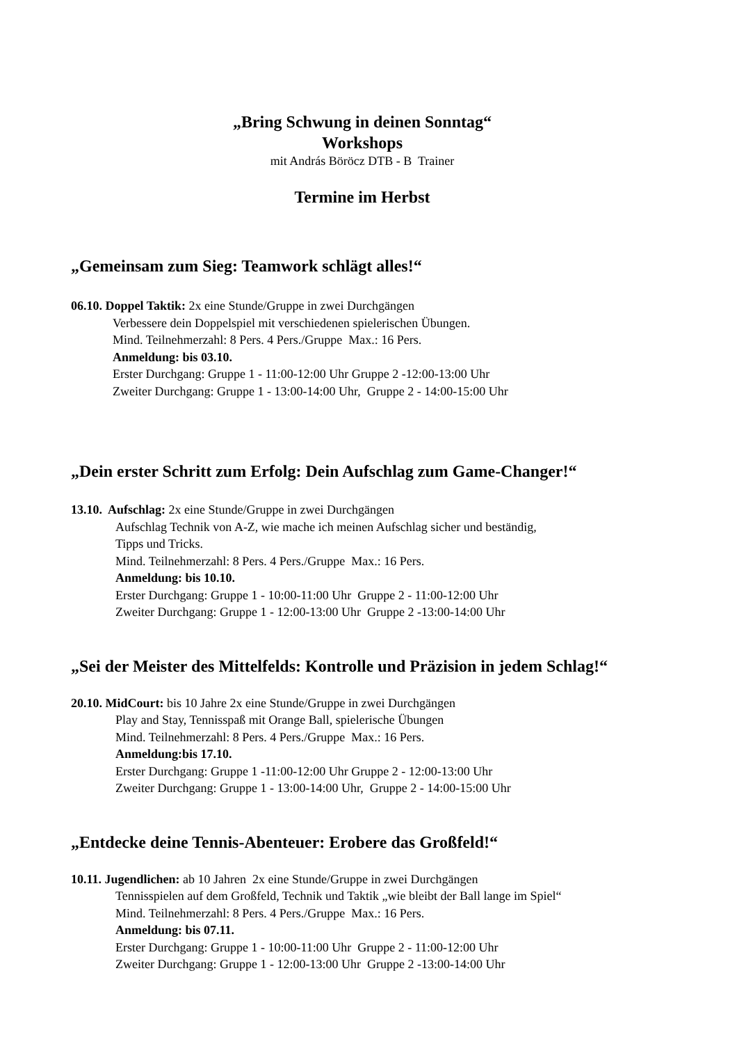„Bring Schwung in deinen Sonntag“
Workshops
mit András Böröcz DTB - B Trainer
Termine im Herbst
„Gemeinsam zum Sieg: Teamwork schlägt alles!“
06.10. Doppel Taktik: 2x eine Stunde/Gruppe in zwei Durchgängen
Verbessere dein Doppelspiel mit verschiedenen spielerischen Übungen.
Mind. Teilnehmerzahl: 8 Pers. 4 Pers./Gruppe Max.: 16 Pers.
Anmeldung: bis 03.10.
Erster Durchgang: Gruppe 1 - 11:00-12:00 Uhr Gruppe 2 -12:00-13:00 Uhr
Zweiter Durchgang: Gruppe 1 - 13:00-14:00 Uhr, Gruppe 2 - 14:00-15:00 Uhr
„Dein erster Schritt zum Erfolg: Dein Aufschlag zum Game-Changer!“
13.10. Aufschlag: 2x eine Stunde/Gruppe in zwei Durchgängen
Aufschlag Technik von A-Z, wie mache ich meinen Aufschlag sicher und beständig,
Tipps und Tricks.
Mind. Teilnehmerzahl: 8 Pers. 4 Pers./Gruppe Max.: 16 Pers.
Anmeldung: bis 10.10.
Erster Durchgang: Gruppe 1 - 10:00-11:00 Uhr Gruppe 2 - 11:00-12:00 Uhr
Zweiter Durchgang: Gruppe 1 - 12:00-13:00 Uhr Gruppe 2 -13:00-14:00 Uhr
„Sei der Meister des Mittelfelds: Kontrolle und Präzision in jedem Schlag!“
20.10. MidCourt: bis 10 Jahre 2x eine Stunde/Gruppe in zwei Durchgängen
Play and Stay, Tennisspaß mit Orange Ball, spielerische Übungen
Mind. Teilnehmerzahl: 8 Pers. 4 Pers./Gruppe Max.: 16 Pers.
Anmeldung:bis 17.10.
Erster Durchgang: Gruppe 1 -11:00-12:00 Uhr Gruppe 2 - 12:00-13:00 Uhr
Zweiter Durchgang: Gruppe 1 - 13:00-14:00 Uhr, Gruppe 2 - 14:00-15:00 Uhr
„Entdecke deine Tennis-Abenteuer: Erobere das Großfeld!“
10.11. Jugendlichen: ab 10 Jahren 2x eine Stunde/Gruppe in zwei Durchgängen
Tennisspielen auf dem Großfeld, Technik und Taktik „wie bleibt der Ball lange im Spiel“
Mind. Teilnehmerzahl: 8 Pers. 4 Pers./Gruppe Max.: 16 Pers.
Anmeldung: bis 07.11.
Erster Durchgang: Gruppe 1 - 10:00-11:00 Uhr Gruppe 2 - 11:00-12:00 Uhr
Zweiter Durchgang: Gruppe 1 - 12:00-13:00 Uhr Gruppe 2 -13:00-14:00 Uhr